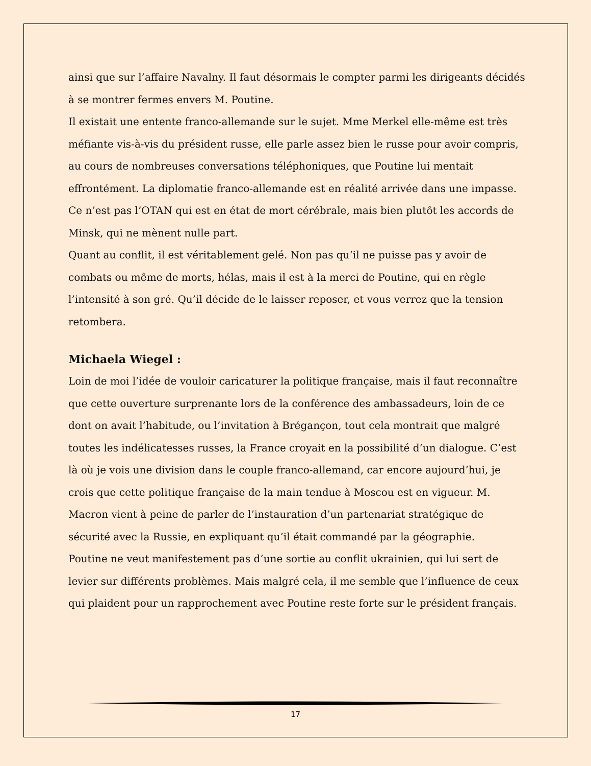ainsi que sur l’affaire Navalny. Il faut désormais le compter parmi les dirigeants décidés à se montrer fermes envers M. Poutine.
Il existait une entente franco-allemande sur le sujet. Mme Merkel elle-même est très méfiante vis-à-vis du président russe, elle parle assez bien le russe pour avoir compris, au cours de nombreuses conversations téléphoniques, que Poutine lui mentait effrontément. La diplomatie franco-allemande est en réalité arrivée dans une impasse. Ce n’est pas l’OTAN qui est en état de mort cérébrale, mais bien plutôt les accords de Minsk, qui ne mènent nulle part.
Quant au conflit, il est véritablement gelé. Non pas qu’il ne puisse pas y avoir de combats ou même de morts, hélas, mais il est à la merci de Poutine, qui en règle l’intensité à son gré. Qu’il décide de le laisser reposer, et vous verrez que la tension retombera.
Michaela Wiegel :
Loin de moi l’idée de vouloir caricaturer la politique française, mais il faut reconnaître que cette ouverture surprenante lors de la conférence des ambassadeurs, loin de ce dont on avait l’habitude, ou l’invitation à Brégançon, tout cela montrait que malgré toutes les indélicatesses russes, la France croyait en la possibilité d’un dialogue. C’est là où je vois une division dans le couple franco-allemand, car encore aujourd’hui, je crois que cette politique française de la main tendue à Moscou est en vigueur. M. Macron vient à peine de parler de l’instauration d’un partenariat stratégique de sécurité avec la Russie, en expliquant qu’il était commandé par la géographie.
Poutine ne veut manifestement pas d’une sortie au conflit ukrainien, qui lui sert de levier sur différents problèmes. Mais malgré cela, il me semble que l’influence de ceux qui plaident pour un rapprochement avec Poutine reste forte sur le président français.
17